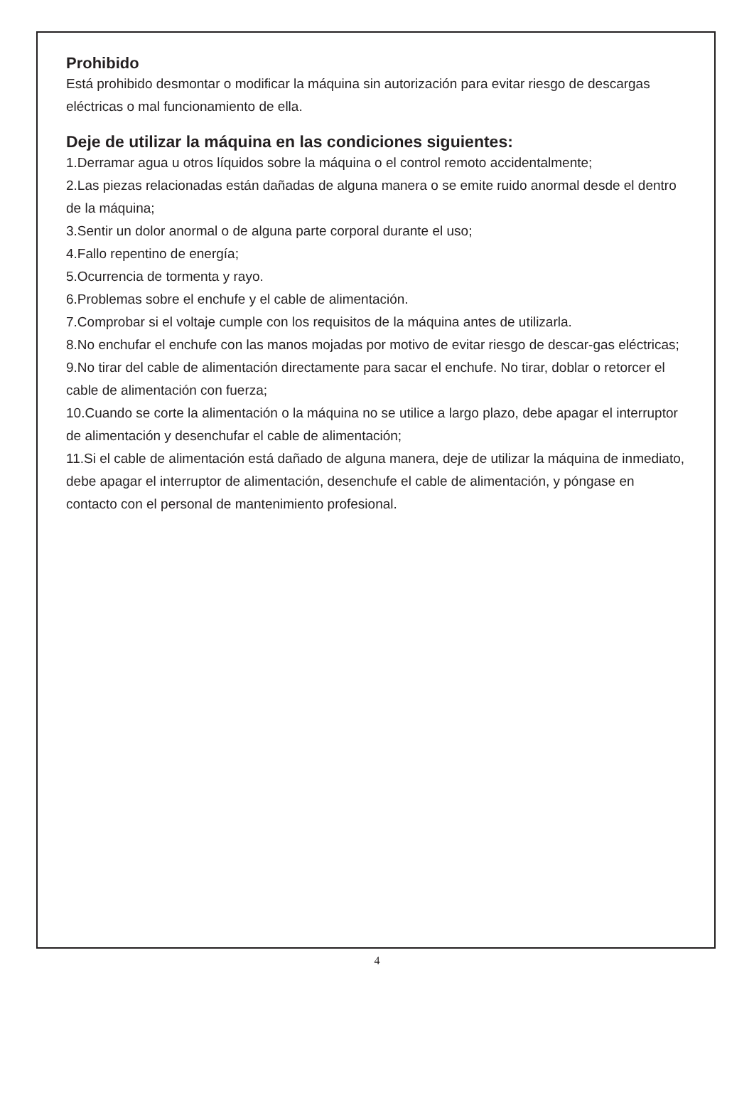Prohibido
Está prohibido desmontar o modificar la máquina sin autorización para evitar riesgo de descargas eléctricas o mal funcionamiento de ella.
Deje de utilizar la máquina en las condiciones siguientes:
1.Derramar agua u otros líquidos sobre la máquina o el control remoto accidentalmente;
2.Las piezas relacionadas están dañadas de alguna manera o se emite ruido anormal desde el dentro de la máquina;
3.Sentir un dolor anormal o de alguna parte corporal durante el uso;
4.Fallo repentino de energía;
5.Ocurrencia de tormenta y rayo.
6.Problemas sobre el enchufe y el cable de alimentación.
7.Comprobar si el voltaje cumple con los requisitos de la máquina antes de utilizarla.
8.No enchufar el enchufe con las manos mojadas por motivo de evitar riesgo de descar-gas eléctricas;
9.No tirar del cable de alimentación directamente para sacar el enchufe. No tirar, doblar o retorcer el cable de alimentación con fuerza;
10.Cuando se corte la alimentación o la máquina no se utilice a largo plazo, debe apagar el interruptor de alimentación y desenchufar el cable de alimentación;
11.Si el cable de alimentación está dañado de alguna manera, deje de utilizar la máquina de inmediato, debe apagar el interruptor de alimentación, desenchufe el cable de alimentación, y póngase en contacto con el personal de mantenimiento profesional.
4